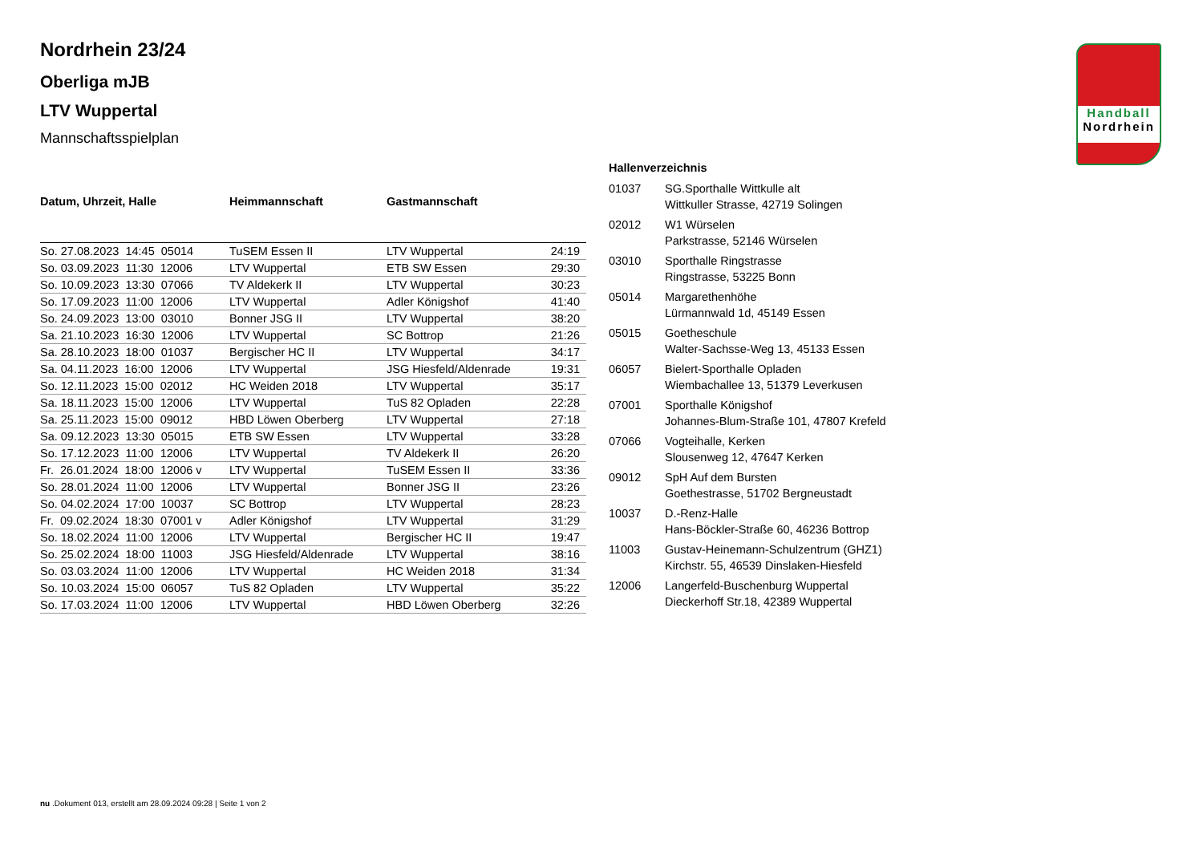Handball
Nordrhein
Nordrhein 23/24
Oberliga mJB
LTV Wuppertal
Mannschaftsspielplan
| Datum, Uhrzeit, Halle | Heimmannschaft | Gastmannschaft | |
| --- | --- | --- | --- |
| So. 27.08.2023 14:45 05014 | TuSEM Essen II | LTV Wuppertal | 24:19 |
| So. 03.09.2023 11:30 12006 | LTV Wuppertal | ETB SW Essen | 29:30 |
| So. 10.09.2023 13:30 07066 | TV Aldekerk II | LTV Wuppertal | 30:23 |
| So. 17.09.2023 11:00 12006 | LTV Wuppertal | Adler Königshof | 41:40 |
| So. 24.09.2023 13:00 03010 | Bonner JSG II | LTV Wuppertal | 38:20 |
| Sa. 21.10.2023 16:30 12006 | LTV Wuppertal | SC Bottrop | 21:26 |
| Sa. 28.10.2023 18:00 01037 | Bergischer HC II | LTV Wuppertal | 34:17 |
| Sa. 04.11.2023 16:00 12006 | LTV Wuppertal | JSG Hiesfeld/Aldenrade | 19:31 |
| So. 12.11.2023 15:00 02012 | HC Weiden 2018 | LTV Wuppertal | 35:17 |
| Sa. 18.11.2023 15:00 12006 | LTV Wuppertal | TuS 82 Opladen | 22:28 |
| Sa. 25.11.2023 15:00 09012 | HBD Löwen Oberberg | LTV Wuppertal | 27:18 |
| Sa. 09.12.2023 13:30 05015 | ETB SW Essen | LTV Wuppertal | 33:28 |
| So. 17.12.2023 11:00 12006 | LTV Wuppertal | TV Aldekerk II | 26:20 |
| Fr. 26.01.2024 18:00 12006 v | LTV Wuppertal | TuSEM Essen II | 33:36 |
| So. 28.01.2024 11:00 12006 | LTV Wuppertal | Bonner JSG II | 23:26 |
| So. 04.02.2024 17:00 10037 | SC Bottrop | LTV Wuppertal | 28:23 |
| Fr. 09.02.2024 18:30 07001 v | Adler Königshof | LTV Wuppertal | 31:29 |
| So. 18.02.2024 11:00 12006 | LTV Wuppertal | Bergischer HC II | 19:47 |
| So. 25.02.2024 18:00 11003 | JSG Hiesfeld/Aldenrade | LTV Wuppertal | 38:16 |
| So. 03.03.2024 11:00 12006 | LTV Wuppertal | HC Weiden 2018 | 31:34 |
| So. 10.03.2024 15:00 06057 | TuS 82 Opladen | LTV Wuppertal | 35:22 |
| So. 17.03.2024 11:00 12006 | LTV Wuppertal | HBD Löwen Oberberg | 32:26 |
Hallenverzeichnis
| 01037 | SG.Sporthalle Wittkulle alt Wittkuller Strasse, 42719 Solingen |
| 02012 | W1 Würselen Parkstrasse, 52146 Würselen |
| 03010 | Sporthalle Ringstrasse Ringstrasse, 53225 Bonn |
| 05014 | Margarethenhöhe Lürmannwald 1d, 45149 Essen |
| 05015 | Goetheschule Walter-Sachsse-Weg 13, 45133 Essen |
| 06057 | Bielert-Sporthalle Opladen Wiembachallee 13, 51379 Leverkusen |
| 07001 | Sporthalle Königshof Johannes-Blum-Straße 101, 47807 Krefeld |
| 07066 | Vogteihalle, Kerken Slousenweg 12, 47647 Kerken |
| 09012 | SpH Auf dem Bursten Goethestrasse, 51702 Bergneustadt |
| 10037 | D.-Renz-Halle Hans-Böckler-Straße 60, 46236 Bottrop |
| 11003 | Gustav-Heinemann-Schulzentrum (GHZ1) Kirchstr. 55, 46539 Dinslaken-Hiesfeld |
| 12006 | Langerfeld-Buschenburg Wuppertal Dieckerhoff Str.18, 42389 Wuppertal |
nu .Dokument 013, erstellt am 28.09.2024 09:28 | Seite 1 von 2